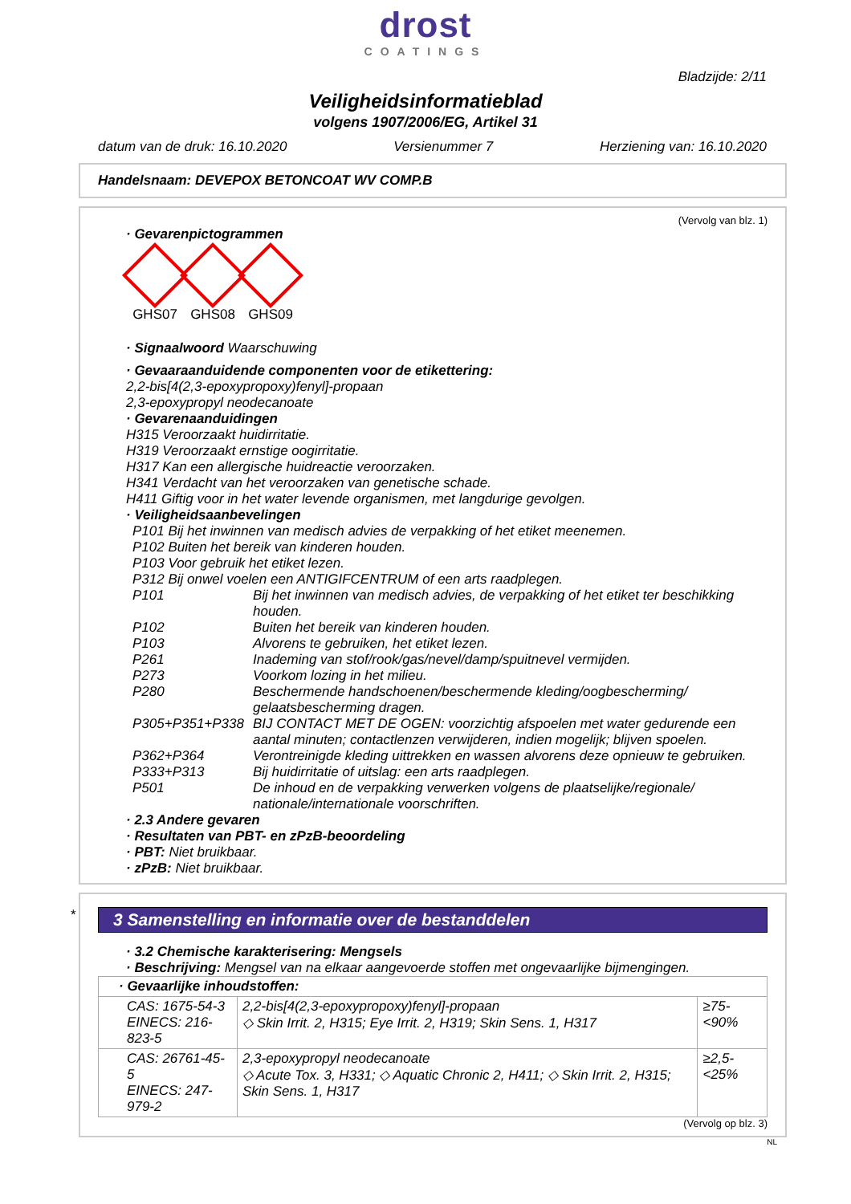drost
COATINGS
Bladzijde: 2/11
Veiligheidsinformatieblad
volgens 1907/2006/EG, Artikel 31
datum van de druk: 16.10.2020 Versienummer 7 Herziening van: 16.10.2020
Handelsnaam: DEVEPOX BETONCOAT WV COMP.B
(Vervolg van blz. 1)
· Gevarenpictogrammen
GHS07 GHS08 GHS09
· Signaalwoord Waarschuwing
· Gevaaraanduidende componenten voor de etikettering:
2,2-bis[4(2,3-epoxypropoxy)fenyl]-propaan
2,3-epoxypropyl neodecanoate
· Gevarenaanduidingen
H315 Veroorzaakt huidirritatie.
H319 Veroorzaakt ernstige oogirritatie.
H317 Kan een allergische huidreactie veroorzaken.
H341 Verdacht van het veroorzaken van genetische schade.
H411 Giftig voor in het water levende organismen, met langdurige gevolgen.
· Veiligheidsaanbevelingen
P101 Bij het inwinnen van medisch advies de verpakking of het etiket meenemen.
P102 Buiten het bereik van kinderen houden.
P103 Voor gebruik het etiket lezen.
P312 Bij onwel voelen een ANTIGIFCENTRUM of een arts raadplegen.
P101 Bij het inwinnen van medisch advies, de verpakking of het etiket ter beschikking houden.
P102 Buiten het bereik van kinderen houden.
P103 Alvorens te gebruiken, het etiket lezen.
P261 Inademing van stof/rook/gas/nevel/damp/spuitnevel vermijden.
P273 Voorkom lozing in het milieu.
P280 Beschermende handschoenen/beschermende kleding/oogbescherming/ gelaatsbescherming dragen.
P305+P351+P338 BIJ CONTACT MET DE OGEN: voorzichtig afspoelen met water gedurende een aantal minuten; contactlenzen verwijderen, indien mogelijk; blijven spoelen.
P362+P364 Verontreinigde kleding uittrekken en wassen alvorens deze opnieuw te gebruiken.
P333+P313 Bij huidirritatie of uitslag: een arts raadplegen.
P501 De inhoud en de verpakking verwerken volgens de plaatselijke/regionale/ nationale/internationale voorschriften.
· 2.3 Andere gevaren
· Resultaten van PBT- en zPzB-beoordeling
· PBT: Niet bruikbaar.
· zPzB: Niet bruikbaar.
*
3 Samenstelling en informatie over de bestanddelen
· 3.2 Chemische karakterisering: Mengsels
· Beschrijving: Mengsel van na elkaar aangevoerde stoffen met ongevaarlijke bijmengingen.
| · Gevaarlijke inhoudstoffen: | | |
| CAS: 1675-54-3 EINECS: 216-823-5 | 2,2-bis[4(2,3-epoxypropoxy)fenyl]-propaan ◇ Skin Irrit. 2, H315; Eye Irrit. 2, H319; Skin Sens. 1, H317 | ≥75-<90% |
| CAS: 26761-45-5 EINECS: 247-979-2 | 2,3-epoxypropyl neodecanoate ◇ Acute Tox. 3, H331; ◇ Aquatic Chronic 2, H411; ◇ Skin Irrit. 2, H315; Skin Sens. 1, H317 | ≥2,5-<25% |
(Vervolg op blz. 3)
NL